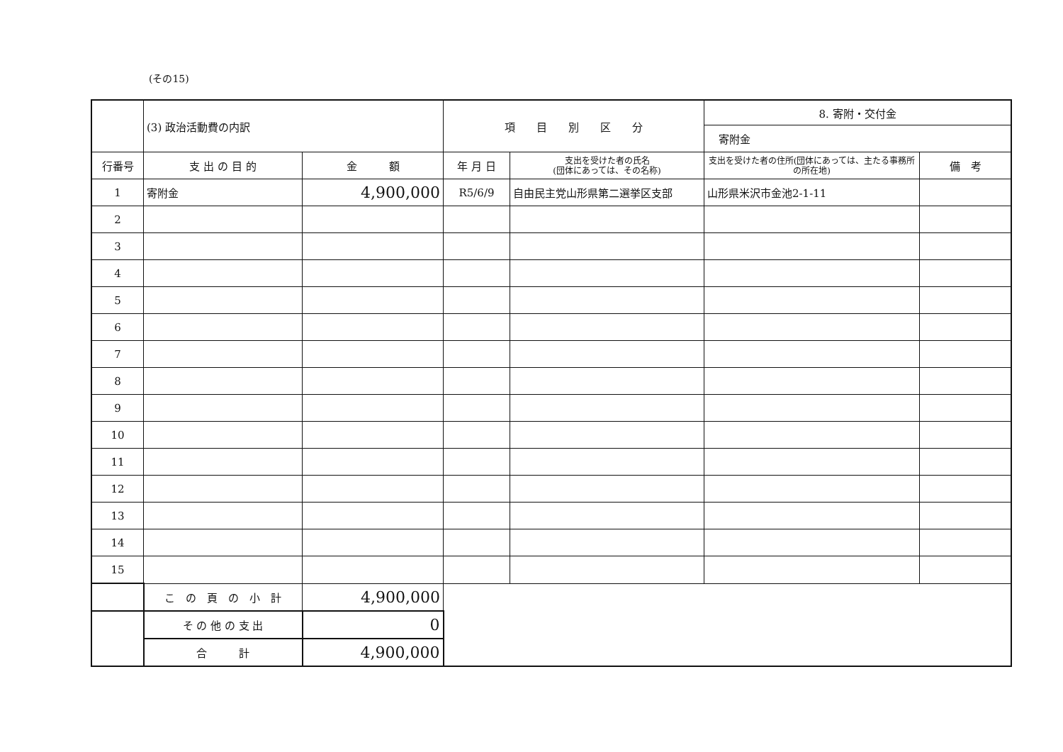(その15)
| | (3) 政治活動費の内訳 | | 項 目 別 区 分 | | 8. 寄附・交付金 | |
| | | | | | 寄附金 | |
| 行番号 | 支 出 の 目 的 | 金 額 | 年 月 日 | 支出を受けた者の氏名 (団体にあっては、その名称) | 支出を受けた者の住所(団体にあっては、主たる事務所の所在地) | 備 考 |
| 1 | 寄附金 | 4,900,000 | R5/6/9 | 自由民主党山形県第二選挙区支部 | 山形県米沢市金池2-1-11 | |
| 2 | | | | | | |
| 3 | | | | | | |
| 4 | | | | | | |
| 5 | | | | | | |
| 6 | | | | | | |
| 7 | | | | | | |
| 8 | | | | | | |
| 9 | | | | | | |
| 10 | | | | | | |
| 11 | | | | | | |
| 12 | | | | | | |
| 13 | | | | | | |
| 14 | | | | | | |
| 15 | | | | | | |
| | こ の 頁 の 小 計 | 4,900,000 | | | | |
| | そ の 他 の 支 出 | 0 | | | | |
| | 合 計 | 4,900,000 | | | | |